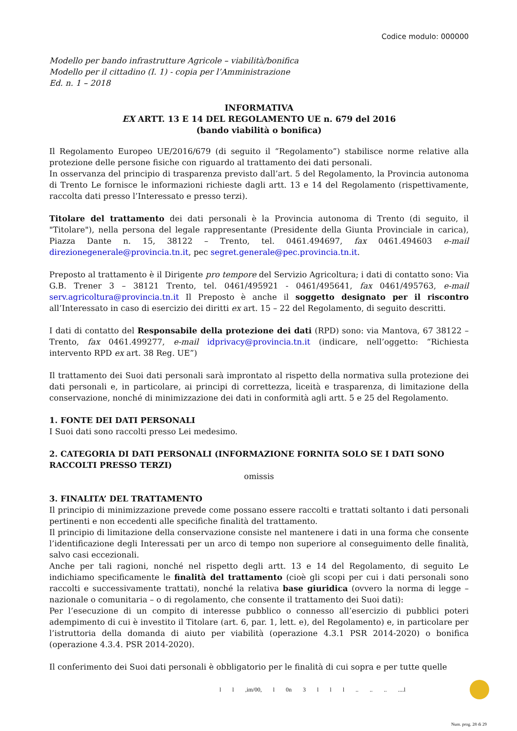Codice modulo: 000000
Modello per bando infrastrutture Agricole – viabilità/bonifica
Modello per il cittadino (I. 1) - copia per l’Amministrazione
Ed. n. 1 – 2018
INFORMATIVA
EX ARTT. 13 E 14 DEL REGOLAMENTO UE n. 679 del 2016
(bando viabilità o bonifica)
Il Regolamento Europeo UE/2016/679 (di seguito il “Regolamento”) stabilisce norme relative alla protezione delle persone fisiche con riguardo al trattamento dei dati personali.
In osservanza del principio di trasparenza previsto dall’art. 5 del Regolamento, la Provincia autonoma di Trento Le fornisce le informazioni richieste dagli artt. 13 e 14 del Regolamento (rispettivamente, raccolta dati presso l’Interessato e presso terzi).
Titolare del trattamento dei dati personali è la Provincia autonoma di Trento (di seguito, il "Titolare"), nella persona del legale rappresentante (Presidente della Giunta Provinciale in carica), Piazza Dante n. 15, 38122 – Trento, tel. 0461.494697, fax 0461.494603 e-mail direzionegenerale@provincia.tn.it, pec segret.generale@pec.provincia.tn.it.
Preposto al trattamento è il Dirigente pro tempore del Servizio Agricoltura; i dati di contatto sono: Via G.B. Trener 3 – 38121 Trento, tel. 0461/495921 - 0461/495641, fax 0461/495763, e-mail serv.agricoltura@provincia.tn.it Il Preposto è anche il soggetto designato per il riscontro all’Interessato in caso di esercizio dei diritti ex art. 15 – 22 del Regolamento, di seguito descritti.
I dati di contatto del Responsabile della protezione dei dati (RPD) sono: via Mantova, 67 38122 – Trento, fax 0461.499277, e-mail idprivacy@provincia.tn.it (indicare, nell’oggetto: “Richiesta intervento RPD ex art. 38 Reg. UE”)
Il trattamento dei Suoi dati personali sarà improntato al rispetto della normativa sulla protezione dei dati personali e, in particolare, ai principi di correttezza, liceità e trasparenza, di limitazione della conservazione, nonché di minimizzazione dei dati in conformità agli artt. 5 e 25 del Regolamento.
1. FONTE DEI DATI PERSONALI
I Suoi dati sono raccolti presso Lei medesimo.
2. CATEGORIA DI DATI PERSONALI (INFORMAZIONE FORNITA SOLO SE I DATI SONO RACCOLTI PRESSO TERZI)
omissis
3. FINALITA’ DEL TRATTAMENTO
Il principio di minimizzazione prevede come possano essere raccolti e trattati soltanto i dati personali pertinenti e non eccedenti alle specifiche finalità del trattamento.
Il principio di limitazione della conservazione consiste nel mantenere i dati in una forma che consente l’identificazione degli Interessati per un arco di tempo non superiore al conseguimento delle finalità, salvo casi eccezionali.
Anche per tali ragioni, nonché nel rispetto degli artt. 13 e 14 del Regolamento, di seguito Le indichiamo specificamente le finalità del trattamento (cioè gli scopi per cui i dati personali sono raccolti e successivamente trattati), nonché la relativa base giuridica (ovvero la norma di legge – nazionale o comunitaria – o di regolamento, che consente il trattamento dei Suoi dati):
Per l’esecuzione di un compito di interesse pubblico o connesso all’esercizio di pubblici poteri adempimento di cui è investito il Titolare (art. 6, par. 1, lett. e), del Regolamento) e, in particolare per l’istruttoria della domanda di aiuto per viabilità (operazione 4.3.1 PSR 2014-2020) o bonifica (operazione 4.3.4. PSR 2014-2020).
Il conferimento dei Suoi dati personali è obbligatorio per le finalità di cui sopra e per tutte quelle
l l ,im/00, l 0n 3 l l l .. .. .. ....l
Num. prog. 28 di 29